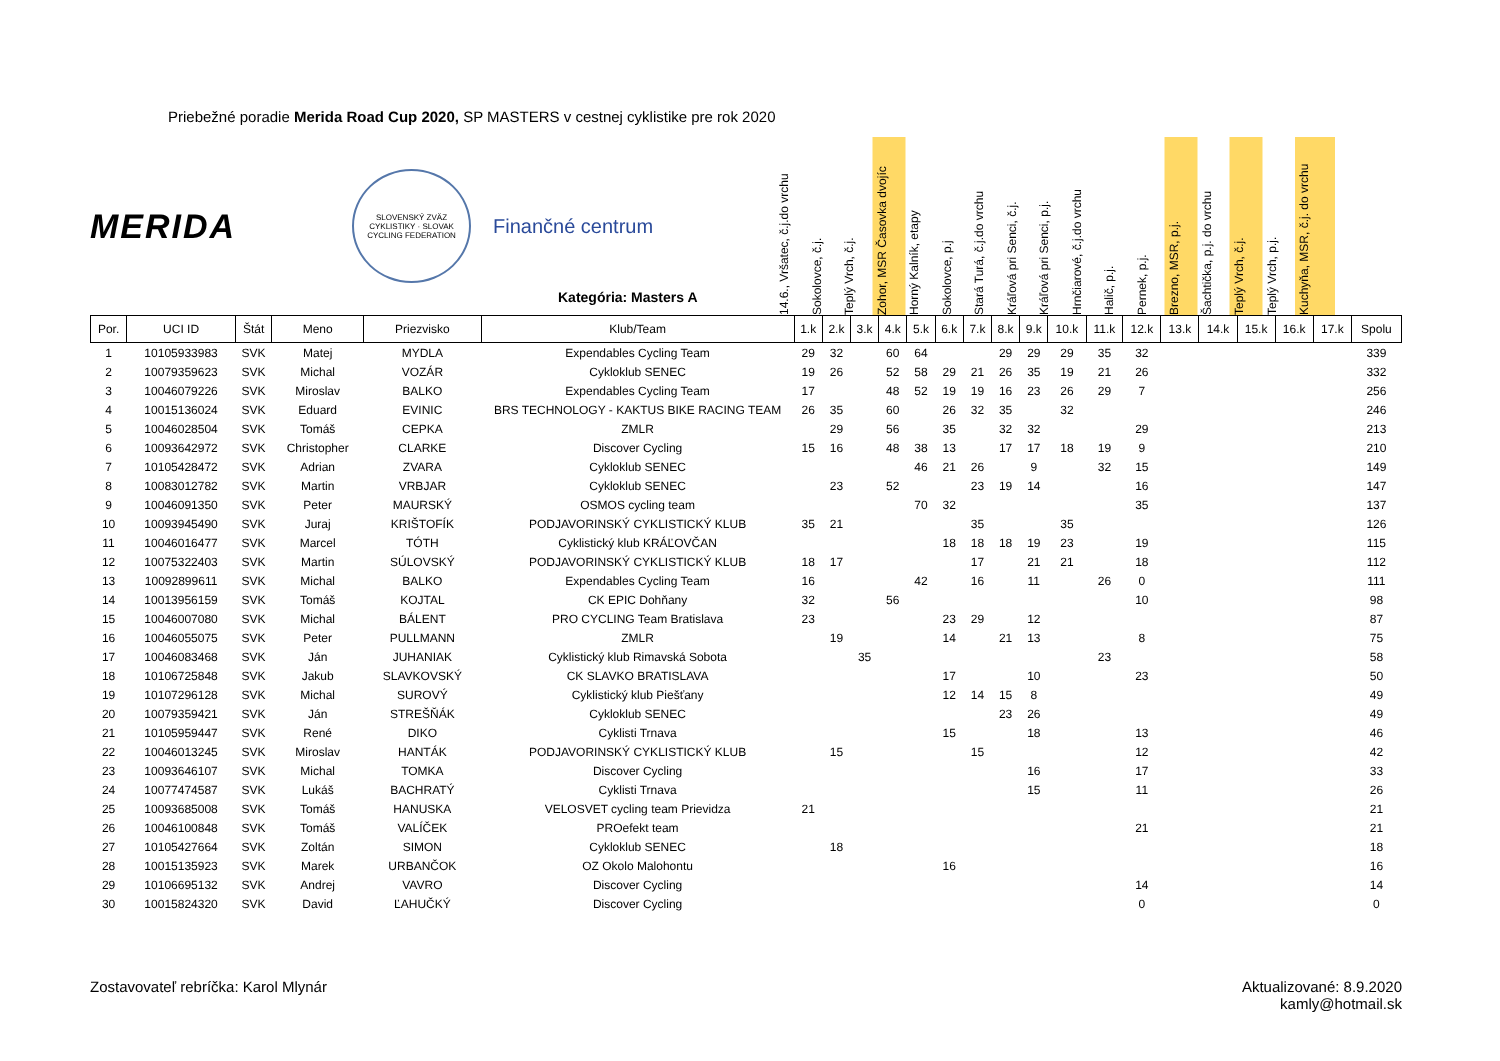Priebežné poradie Merida Road Cup 2020, SP MASTERS v cestnej cyklistike pre rok 2020
MERIDA
SLOVENSKÝ ZVÄZ CYKLISTIKY · SLOVAK CYCLING FEDERATION
Finančné centrum
Kategória: Masters A
14.6., Vršatec, č.j.do vrchu
Sokolovce, č.j.
Teplý Vrch, č.j.
Zohor, MSR Časovka dvojíc
Horný Kalník, etapy
Sokolovce, p.j
Stará Turá, č.j.do vrchu
Kráľová pri Senci, č.j.
Kráľová pri Senci, p.j.
Hrnčiarové, č.j.do vrchu
Halič, p.j.
Pernek, p.j.
Brezno, MSR, p.j.
Šachtička, p.j. do vrchu
Teplý Vrch, č.j.
Teplý Vrch, p.j.
Kuchyňa, MSR, č.j. do vrchu
| Por. | UCI ID | Štát | Meno | Priezvisko | Klub/Team | 1.k | 2.k | 3.k | 4.k | 5.k | 6.k | 7.k | 8.k | 9.k | 10.k | 11.k | 12.k | 13.k | 14.k | 15.k | 16.k | 17.k | Spolu |
| --- | --- | --- | --- | --- | --- | --- | --- | --- | --- | --- | --- | --- | --- | --- | --- | --- | --- | --- | --- | --- | --- | --- | --- |
| 1 | 10105933983 | SVK | Matej | MYDLA | Expendables Cycling Team | 29 | 32 | | 60 | 64 | | | 29 | 29 | 29 | 35 | 32 | | | | | | 339 |
| 2 | 10079359623 | SVK | Michal | VOZÁR | Cykloklub SENEC | 19 | 26 | | 52 | 58 | 29 | 21 | 26 | 35 | 19 | 21 | 26 | | | | | | 332 |
| 3 | 10046079226 | SVK | Miroslav | BALKO | Expendables Cycling Team | 17 | | | 48 | 52 | 19 | 19 | 16 | 23 | 26 | 29 | 7 | | | | | | 256 |
| 4 | 10015136024 | SVK | Eduard | EVINIC | BRS TECHNOLOGY - KAKTUS BIKE RACING TEAM | 26 | 35 | | 60 | | 26 | 32 | 35 | | 32 | | | | | | | | 246 |
| 5 | 10046028504 | SVK | Tomáš | CEPKA | ZMLR | | 29 | | 56 | | 35 | | 32 | 32 | | | 29 | | | | | | 213 |
| 6 | 10093642972 | SVK | Christopher | CLARKE | Discover Cycling | 15 | 16 | | 48 | 38 | 13 | | 17 | 17 | 18 | 19 | 9 | | | | | | 210 |
| 7 | 10105428472 | SVK | Adrian | ZVARA | Cykloklub SENEC | | | | | 46 | 21 | 26 | | 9 | | 32 | 15 | | | | | | 149 |
| 8 | 10083012782 | SVK | Martin | VRBJAR | Cykloklub SENEC | | 23 | | 52 | | | 23 | 19 | 14 | | | 16 | | | | | | 147 |
| 9 | 10046091350 | SVK | Peter | MAURSKÝ | OSMOS cycling team | | | | | 70 | 32 | | | | | | 35 | | | | | | 137 |
| 10 | 10093945490 | SVK | Juraj | KRIŠTOFÍK | PODJAVORINSKÝ CYKLISTICKÝ KLUB | 35 | 21 | | | | | 35 | | | 35 | | | | | | | | 126 |
| 11 | 10046016477 | SVK | Marcel | TÓTH | Cyklistický klub KRÁĽOVČAN | | | | | | 18 | 18 | 18 | 19 | 23 | | 19 | | | | | | 115 |
| 12 | 10075322403 | SVK | Martin | SÚLOVSKÝ | PODJAVORINSKÝ CYKLISTICKÝ KLUB | 18 | 17 | | | | | 17 | | 21 | 21 | | 18 | | | | | | 112 |
| 13 | 10092899611 | SVK | Michal | BALKO | Expendables Cycling Team | 16 | | | | 42 | | 16 | | 11 | | 26 | 0 | | | | | | 111 |
| 14 | 10013956159 | SVK | Tomáš | KOJTAL | CK EPIC Dohňany | 32 | | | 56 | | | | | | | | 10 | | | | | | 98 |
| 15 | 10046007080 | SVK | Michal | BÁLENT | PRO CYCLING Team Bratislava | 23 | | | | | 23 | 29 | | 12 | | | | | | | | | 87 |
| 16 | 10046055075 | SVK | Peter | PULLMANN | ZMLR | | 19 | | | | 14 | | 21 | 13 | | | 8 | | | | | | 75 |
| 17 | 10046083468 | SVK | Ján | JUHANIAK | Cyklistický klub Rimavská Sobota | | | 35 | | | | | | | | 23 | | | | | | | 58 |
| 18 | 10106725848 | SVK | Jakub | SLAVKOVSKÝ | CK SLAVKO BRATISLAVA | | | | | | 17 | | | 10 | | | 23 | | | | | | 50 |
| 19 | 10107296128 | SVK | Michal | SUROVÝ | Cyklistický klub Piešťany | | | | | | 12 | 14 | 15 | 8 | | | | | | | | | 49 |
| 20 | 10079359421 | SVK | Ján | STREŠŇÁK | Cykloklub SENEC | | | | | | | | 23 | 26 | | | | | | | | | 49 |
| 21 | 10105959447 | SVK | René | DIKO | Cyklisti Trnava | | | | | | 15 | | | 18 | | | 13 | | | | | | 46 |
| 22 | 10046013245 | SVK | Miroslav | HANTÁK | PODJAVORINSKÝ CYKLISTICKÝ KLUB | | 15 | | | | | 15 | | | | | 12 | | | | | | 42 |
| 23 | 10093646107 | SVK | Michal | TOMKA | Discover Cycling | | | | | | | | | 16 | | | 17 | | | | | | 33 |
| 24 | 10077474587 | SVK | Lukáš | BACHRATÝ | Cyklisti Trnava | | | | | | | | | 15 | | | 11 | | | | | | 26 |
| 25 | 10093685008 | SVK | Tomáš | HANUSKA | VELOSVET cycling team Prievidza | 21 | | | | | | | | | | | | | | | | | 21 |
| 26 | 10046100848 | SVK | Tomáš | VALÍČEK | PROefekt team | | | | | | | | | | | | 21 | | | | | | 21 |
| 27 | 10105427664 | SVK | Zoltán | SIMON | Cykloklub SENEC | | 18 | | | | | | | | | | | | | | | | 18 |
| 28 | 10015135923 | SVK | Marek | URBANČOK | OZ Okolo Malohontu | | | | | | 16 | | | | | | | | | | | | 16 |
| 29 | 10106695132 | SVK | Andrej | VAVRO | Discover Cycling | | | | | | | | | | | | 14 | | | | | | 14 |
| 30 | 10015824320 | SVK | David | ĽAHUČKÝ | Discover Cycling | | | | | | | | | | | | 0 | | | | | | 0 |
Zostavovateľ rebríčka: Karol Mlynár
Aktualizované: 8.9.2020
kamly@hotmail.sk